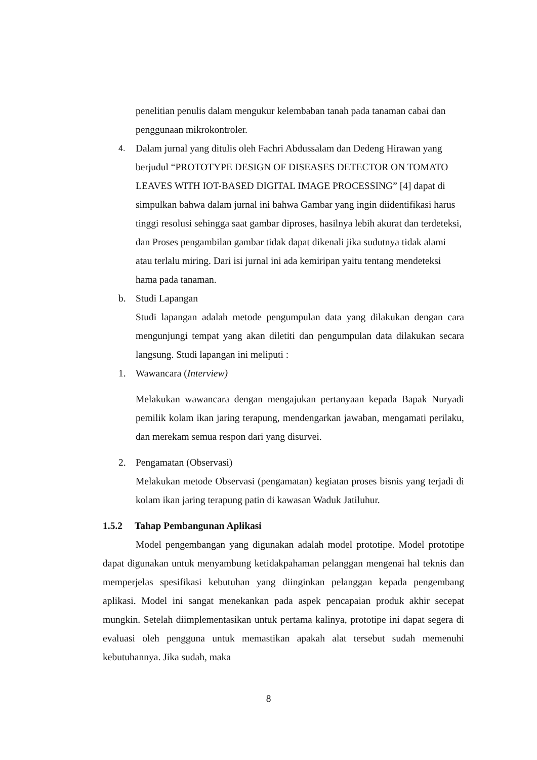penelitian penulis dalam mengukur kelembaban tanah pada tanaman cabai dan penggunaan mikrokontroler.
4.
Dalam jurnal yang ditulis oleh Fachri Abdussalam dan Dedeng Hirawan yang berjudul “PROTOTYPE DESIGN OF DISEASES DETECTOR ON TOMATO LEAVES WITH IOT-BASED DIGITAL IMAGE PROCESSING” [4] dapat di simpulkan bahwa dalam jurnal ini bahwa Gambar yang ingin diidentifikasi harus tinggi resolusi sehingga saat gambar diproses, hasilnya lebih akurat dan terdeteksi, dan Proses pengambilan gambar tidak dapat dikenali jika sudutnya tidak alami atau terlalu miring. Dari isi jurnal ini ada kemiripan yaitu tentang mendeteksi hama pada tanaman.
b. Studi Lapangan
Studi lapangan adalah metode pengumpulan data yang dilakukan dengan cara mengunjungi tempat yang akan diletiti dan pengumpulan data dilakukan secara langsung. Studi lapangan ini meliputi :
1. Wawancara (Interview)
Melakukan wawancara dengan mengajukan pertanyaan kepada Bapak Nuryadi pemilik kolam ikan jaring terapung, mendengarkan jawaban, mengamati perilaku, dan merekam semua respon dari yang disurvei.
2. Pengamatan (Observasi)
Melakukan metode Observasi (pengamatan) kegiatan proses bisnis yang terjadi di kolam ikan jaring terapung patin di kawasan Waduk Jatiluhur.
1.5.2 Tahap Pembangunan Aplikasi
Model pengembangan yang digunakan adalah model prototipe. Model prototipe dapat digunakan untuk menyambung ketidakpahaman pelanggan mengenai hal teknis dan memperjelas spesifikasi kebutuhan yang diinginkan pelanggan kepada pengembang aplikasi. Model ini sangat menekankan pada aspek pencapaian produk akhir secepat mungkin. Setelah diimplementasikan untuk pertama kalinya, prototipe ini dapat segera di evaluasi oleh pengguna untuk memastikan apakah alat tersebut sudah memenuhi kebutuhannya. Jika sudah, maka
8